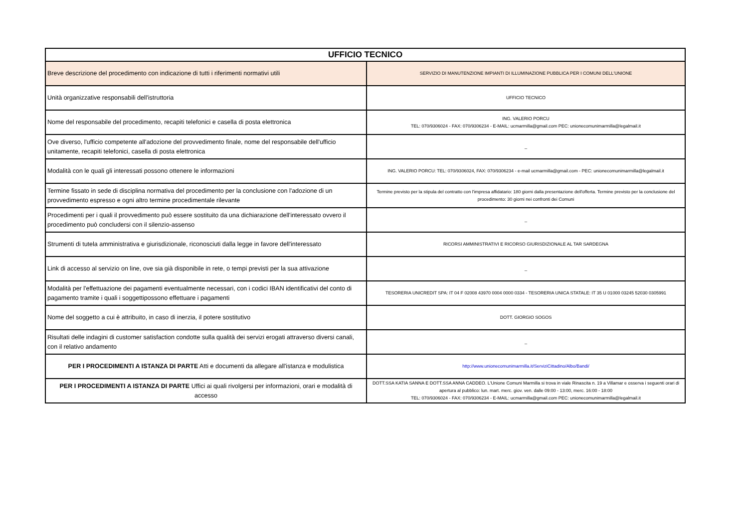| UFFICIO TECNICO | |
| --- | --- |
| Breve descrizione del procedimento con indicazione di tutti i riferimenti normativi utili | SERVIZIO DI MANUTENZIONE IMPIANTI DI ILLUMINAZIONE PUBBLICA PER I COMUNI DELL'UNIONE |
| Unità organizzative responsabili dell'istruttoria | UFFICIO TECNICO |
| Nome del responsabile del procedimento, recapiti telefonici e casella di posta elettronica | ING. VALERIO PORCU TEL: 070/9306024 - FAX: 070/9306234 - E-MAIL: ucmarmilla@gmail.com PEC: unionecomunimarmilla@legalmail.it |
| Ove diverso, l'ufficio competente all'adozione del provvedimento finale, nome del responsabile dell'ufficio unitamente, recapiti telefonici, casella di posta elettronica | _ |
| Modalità con le quali gli interessati possono ottenere le informazioni | ING. VALERIO PORCU: TEL: 070/9306024, FAX: 070/9306234 - e-mail ucmarmilla@gmail.com - PEC: unionecomunimarmilla@legalmail.it |
| Termine fissato in sede di disciplina normativa del procedimento per la conclusione con l'adozione di un provvedimento espresso e ogni altro termine procedimentale rilevante | Termine previsto per la stipula del contratto con l'impresa affidatario: 180 giorni dalla presentazione dell'offerta. Termine previsto per la conclusione del procedimento: 30 giorni nei confronti dei Comuni |
| Procedimenti per i quali il provvedimento può essere sostituito da una dichiarazione dell'interessato ovvero il procedimento può concludersi con il silenzio-assenso | _ |
| Strumenti di tutela amministrativa e giurisdizionale, riconosciuti dalla legge in favore dell'interessato | RICORSI AMMINISTRATIVI E RICORSO GIURISDIZIONALE AL TAR SARDEGNA |
| Link di accesso al servizio on line, ove sia già disponibile in rete, o tempi previsti per la sua attivazione | _ |
| Modalità per l'effettuazione dei pagamenti eventualmente necessari, con i codici IBAN identificativi del conto di pagamento tramite i quali i soggettipossono effettuare i pagamenti | TESORERIA UNICREDIT SPA: IT 04 F 02008 43970 0004 0000 0334 - TESORERIA UNICA STATALE: IT 35 U 01000 03245 52030 0305991 |
| Nome del soggetto a cui è attribuito, in caso di inerzia, il potere sostitutivo | DOTT. GIORGIO SOGOS |
| Risultati delle indagini di customer satisfaction condotte sulla qualità dei servizi erogati attraverso diversi canali, con il relativo andamento | _ |
| PER I PROCEDIMENTI A ISTANZA DI PARTE Atti e documenti da allegare all'istanza e modulistica | http://www.unionecomunimarmilla.it/ServiziCittadino/Albo/Bandi/ |
| PER I PROCEDIMENTI A ISTANZA DI PARTE Uffici ai quali rivolgersi per informazioni, orari e modalità di accesso | DOTT.SSA KATIA SANNA E DOTT.SSA ANNA CADDEO. L'Unione Comuni Marmilla si trova in viale Rinascita n. 19 a Villamar e osserva i seguenti orari di apertura al pubblico: lun. mart. merc. giov. ven. dalle 09:00 - 13:00, merc. 16:00 - 18:00 TEL: 070/9306024 - FAX: 070/9306234 - E-MAIL: ucmarmilla@gmail.com PEC: unionecomunimarmilla@legalmail.it |